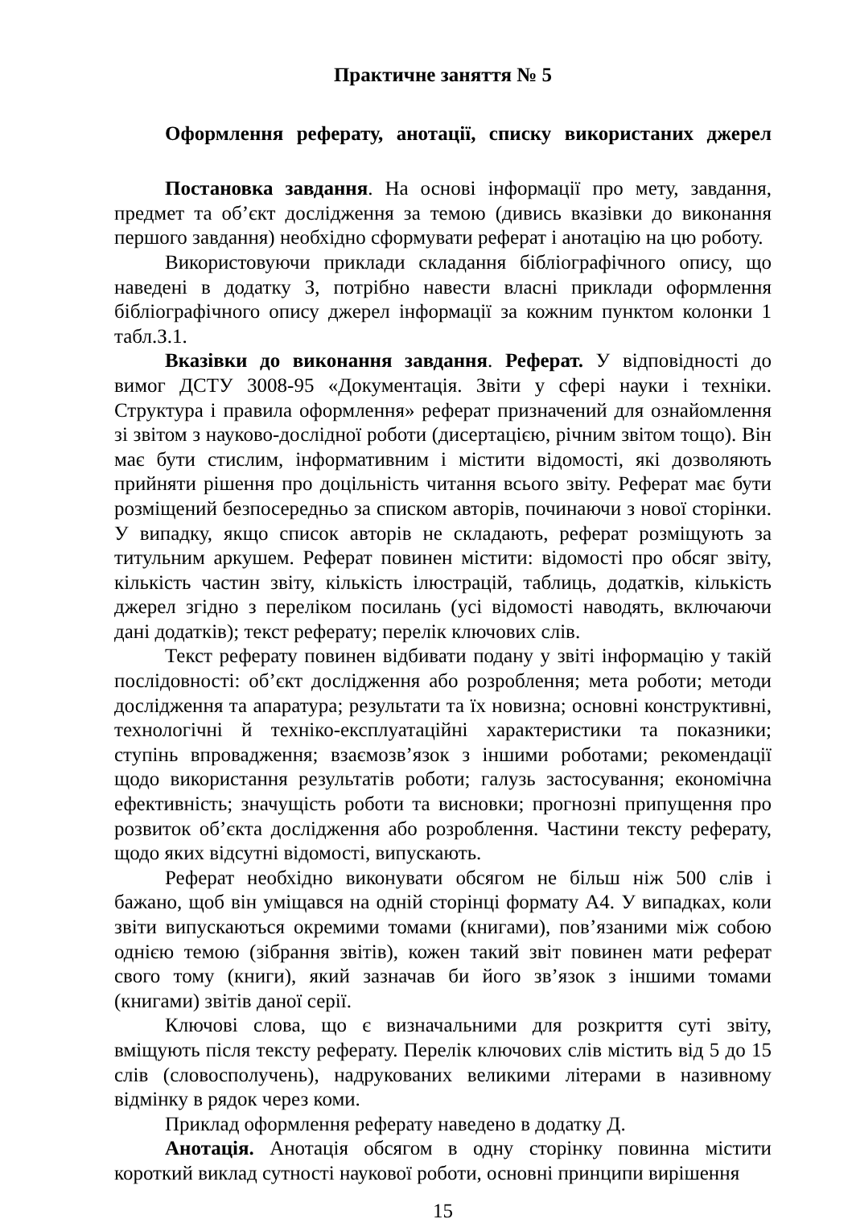Практичне заняття № 5
Оформлення реферату, анотації, списку використаних джерел
Постановка завдання. На основі інформації про мету, завдання, предмет та об’єкт дослідження за темою (дивись вказівки до виконання першого завдання) необхідно сформувати реферат і анотацію на цю роботу.
Використовуючи приклади складання бібліографічного опису, що наведені в додатку З, потрібно навести власні приклади оформлення бібліографічного опису джерел інформації за кожним пунктом колонки 1 табл.З.1.
Вказівки до виконання завдання. Реферат. У відповідності до вимог ДСТУ 3008-95 «Документація. Звіти у сфері науки і техніки. Структура і правила оформлення» реферат призначений для ознайомлення зі звітом з науково-дослідної роботи (дисертацією, річним звітом тощо). Він має бути стислим, інформативним і містити відомості, які дозволяють прийняти рішення про доцільність читання всього звіту. Реферат має бути розміщений безпосередньо за списком авторів, починаючи з нової сторінки. У випадку, якщо список авторів не складають, реферат розміщують за титульним аркушем. Реферат повинен містити: відомості про обсяг звіту, кількість частин звіту, кількість ілюстрацій, таблиць, додатків, кількість джерел згідно з переліком посилань (усі відомості наводять, включаючи дані додатків); текст реферату; перелік ключових слів.
Текст реферату повинен відбивати подану у звіті інформацію у такій послідовності: об’єкт дослідження або розроблення; мета роботи; методи дослідження та апаратура; результати та їх новизна; основні конструктивні, технологічні й техніко-експлуатаційні характеристики та показники; ступінь впровадження; взаємозв’язок з іншими роботами; рекомендації щодо використання результатів роботи; галузь застосування; економічна ефективність; значущість роботи та висновки; прогнозні припущення про розвиток об’єкта дослідження або розроблення. Частини тексту реферату, щодо яких відсутні відомості, випускають.
Реферат необхідно виконувати обсягом не більш ніж 500 слів і бажано, щоб він уміщався на одній сторінці формату А4. У випадках, коли звіти випускаються окремими томами (книгами), пов’язаними між собою однією темою (зібрання звітів), кожен такий звіт повинен мати реферат свого тому (книги), який зазначав би його зв’язок з іншими томами (книгами) звітів даної серії.
Ключові слова, що є визначальними для розкриття суті звіту, вміщують після тексту реферату. Перелік ключових слів містить від 5 до 15 слів (словосполучень), надрукованих великими літерами в називному відмінку в рядок через коми.
Приклад оформлення реферату наведено в додатку Д.
Анотація. Анотація обсягом в одну сторінку повинна містити короткий виклад сутності наукової роботи, основні принципи вирішення
15